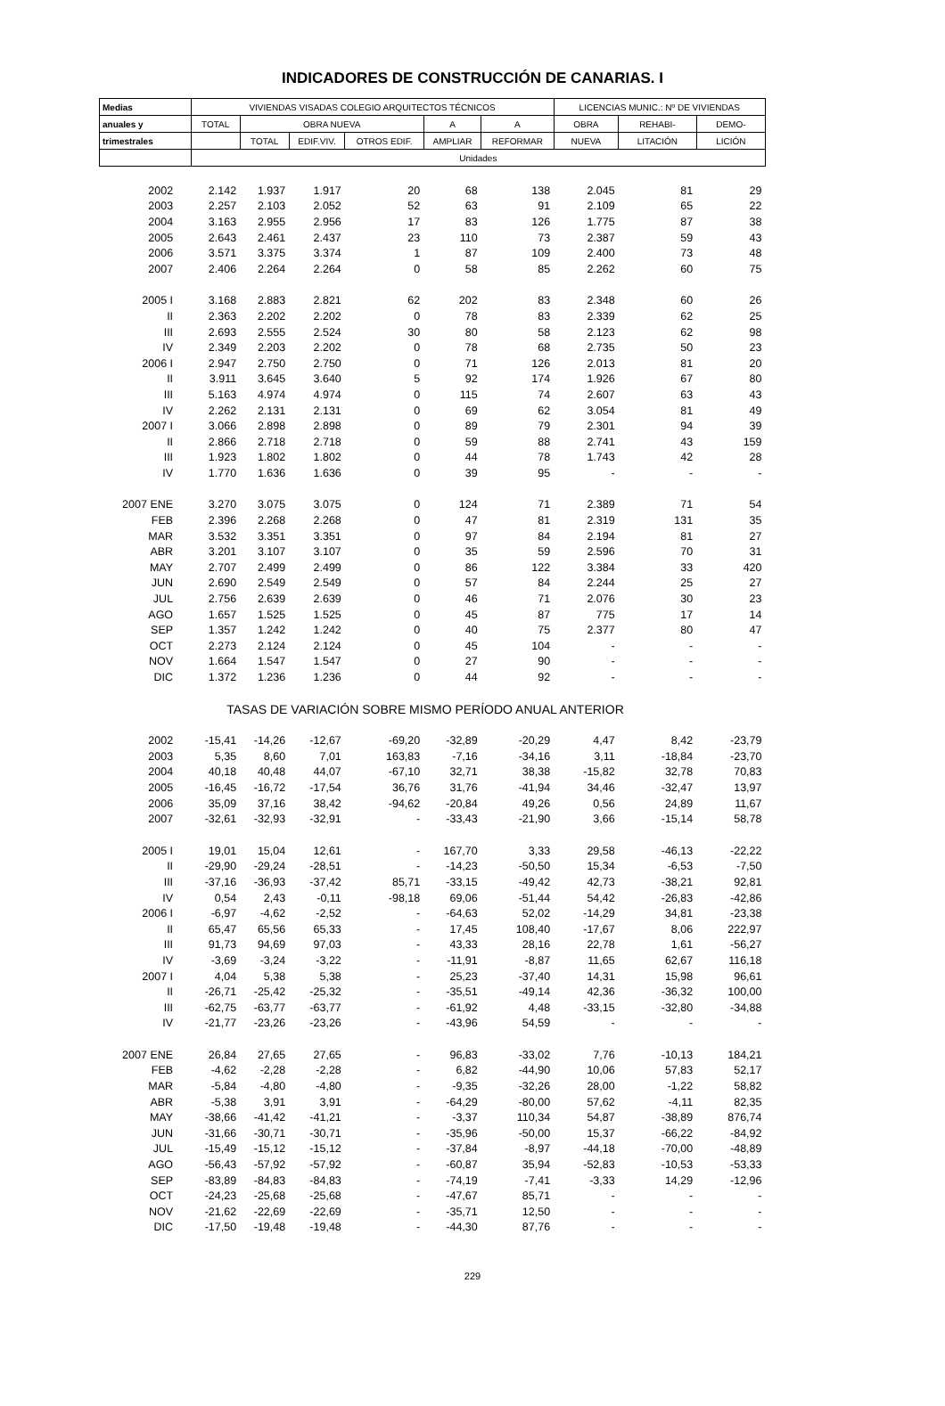INDICADORES DE CONSTRUCCIÓN DE CANARIAS. I
| Medias | VIVIENDAS VISADAS COLEGIO ARQUITECTOS TÉCNICOS | | | | | | LICENCIAS MUNIC.: Nº DE VIVIENDAS | | |
| --- | --- | --- | --- | --- | --- | --- | --- | --- | --- |
| anuales y | TOTAL | OBRA NUEVA | | | A | A | OBRA | REHABI- | DEMO- |
| trimestrales | | TOTAL | EDIF.VIV. | OTROS EDIF. | AMPLIAR | REFORMAR | NUEVA | LITACIÓN | LICIÓN |
| | Unidades | | | | | | | | |
| 2002 | 2.142 | 1.937 | 1.917 | 20 | 68 | 138 | 2.045 | 81 | 29 |
| 2003 | 2.257 | 2.103 | 2.052 | 52 | 63 | 91 | 2.109 | 65 | 22 |
| 2004 | 3.163 | 2.955 | 2.956 | 17 | 83 | 126 | 1.775 | 87 | 38 |
| 2005 | 2.643 | 2.461 | 2.437 | 23 | 110 | 73 | 2.387 | 59 | 43 |
| 2006 | 3.571 | 3.375 | 3.374 | 1 | 87 | 109 | 2.400 | 73 | 48 |
| 2007 | 2.406 | 2.264 | 2.264 | 0 | 58 | 85 | 2.262 | 60 | 75 |
| 2005 I | 3.168 | 2.883 | 2.821 | 62 | 202 | 83 | 2.348 | 60 | 26 |
| II | 2.363 | 2.202 | 2.202 | 0 | 78 | 83 | 2.339 | 62 | 25 |
| III | 2.693 | 2.555 | 2.524 | 30 | 80 | 58 | 2.123 | 62 | 98 |
| IV | 2.349 | 2.203 | 2.202 | 0 | 78 | 68 | 2.735 | 50 | 23 |
| 2006 I | 2.947 | 2.750 | 2.750 | 0 | 71 | 126 | 2.013 | 81 | 20 |
| II | 3.911 | 3.645 | 3.640 | 5 | 92 | 174 | 1.926 | 67 | 80 |
| III | 5.163 | 4.974 | 4.974 | 0 | 115 | 74 | 2.607 | 63 | 43 |
| IV | 2.262 | 2.131 | 2.131 | 0 | 69 | 62 | 3.054 | 81 | 49 |
| 2007 I | 3.066 | 2.898 | 2.898 | 0 | 89 | 79 | 2.301 | 94 | 39 |
| II | 2.866 | 2.718 | 2.718 | 0 | 59 | 88 | 2.741 | 43 | 159 |
| III | 1.923 | 1.802 | 1.802 | 0 | 44 | 78 | 1.743 | 42 | 28 |
| IV | 1.770 | 1.636 | 1.636 | 0 | 39 | 95 | - | - | - |
| 2007 ENE | 3.270 | 3.075 | 3.075 | 0 | 124 | 71 | 2.389 | 71 | 54 |
| FEB | 2.396 | 2.268 | 2.268 | 0 | 47 | 81 | 2.319 | 131 | 35 |
| MAR | 3.532 | 3.351 | 3.351 | 0 | 97 | 84 | 2.194 | 81 | 27 |
| ABR | 3.201 | 3.107 | 3.107 | 0 | 35 | 59 | 2.596 | 70 | 31 |
| MAY | 2.707 | 2.499 | 2.499 | 0 | 86 | 122 | 3.384 | 33 | 420 |
| JUN | 2.690 | 2.549 | 2.549 | 0 | 57 | 84 | 2.244 | 25 | 27 |
| JUL | 2.756 | 2.639 | 2.639 | 0 | 46 | 71 | 2.076 | 30 | 23 |
| AGO | 1.657 | 1.525 | 1.525 | 0 | 45 | 87 | 775 | 17 | 14 |
| SEP | 1.357 | 1.242 | 1.242 | 0 | 40 | 75 | 2.377 | 80 | 47 |
| OCT | 2.273 | 2.124 | 2.124 | 0 | 45 | 104 | - | - | - |
| NOV | 1.664 | 1.547 | 1.547 | 0 | 27 | 90 | - | - | - |
| DIC | 1.372 | 1.236 | 1.236 | 0 | 44 | 92 | - | - | - |
| TASAS DE VARIACIÓN SOBRE MISMO PERÍODO ANUAL ANTERIOR | | | | | | | | | |
| 2002 | -15,41 | -14,26 | -12,67 | -69,20 | -32,89 | -20,29 | 4,47 | 8,42 | -23,79 |
| 2003 | 5,35 | 8,60 | 7,01 | 163,83 | -7,16 | -34,16 | 3,11 | -18,84 | -23,70 |
| 2004 | 40,18 | 40,48 | 44,07 | -67,10 | 32,71 | 38,38 | -15,82 | 32,78 | 70,83 |
| 2005 | -16,45 | -16,72 | -17,54 | 36,76 | 31,76 | -41,94 | 34,46 | -32,47 | 13,97 |
| 2006 | 35,09 | 37,16 | 38,42 | -94,62 | -20,84 | 49,26 | 0,56 | 24,89 | 11,67 |
| 2007 | -32,61 | -32,93 | -32,91 | - | -33,43 | -21,90 | 3,66 | -15,14 | 58,78 |
| 2005 I | 19,01 | 15,04 | 12,61 | - | 167,70 | 3,33 | 29,58 | -46,13 | -22,22 |
| II | -29,90 | -29,24 | -28,51 | - | -14,23 | -50,50 | 15,34 | -6,53 | -7,50 |
| III | -37,16 | -36,93 | -37,42 | 85,71 | -33,15 | -49,42 | 42,73 | -38,21 | 92,81 |
| IV | 0,54 | 2,43 | -0,11 | -98,18 | 69,06 | -51,44 | 54,42 | -26,83 | -42,86 |
| 2006 I | -6,97 | -4,62 | -2,52 | - | -64,63 | 52,02 | -14,29 | 34,81 | -23,38 |
| II | 65,47 | 65,56 | 65,33 | - | 17,45 | 108,40 | -17,67 | 8,06 | 222,97 |
| III | 91,73 | 94,69 | 97,03 | - | 43,33 | 28,16 | 22,78 | 1,61 | -56,27 |
| IV | -3,69 | -3,24 | -3,22 | - | -11,91 | -8,87 | 11,65 | 62,67 | 116,18 |
| 2007 I | 4,04 | 5,38 | 5,38 | - | 25,23 | -37,40 | 14,31 | 15,98 | 96,61 |
| II | -26,71 | -25,42 | -25,32 | - | -35,51 | -49,14 | 42,36 | -36,32 | 100,00 |
| III | -62,75 | -63,77 | -63,77 | - | -61,92 | 4,48 | -33,15 | -32,80 | -34,88 |
| IV | -21,77 | -23,26 | -23,26 | - | -43,96 | 54,59 | - | - | - |
| 2007 ENE | 26,84 | 27,65 | 27,65 | - | 96,83 | -33,02 | 7,76 | -10,13 | 184,21 |
| FEB | -4,62 | -2,28 | -2,28 | - | 6,82 | -44,90 | 10,06 | 57,83 | 52,17 |
| MAR | -5,84 | -4,80 | -4,80 | - | -9,35 | -32,26 | 28,00 | -1,22 | 58,82 |
| ABR | -5,38 | 3,91 | 3,91 | - | -64,29 | -80,00 | 57,62 | -4,11 | 82,35 |
| MAY | -38,66 | -41,42 | -41,21 | - | -3,37 | 110,34 | 54,87 | -38,89 | 876,74 |
| JUN | -31,66 | -30,71 | -30,71 | - | -35,96 | -50,00 | 15,37 | -66,22 | -84,92 |
| JUL | -15,49 | -15,12 | -15,12 | - | -37,84 | -8,97 | -44,18 | -70,00 | -48,89 |
| AGO | -56,43 | -57,92 | -57,92 | - | -60,87 | 35,94 | -52,83 | -10,53 | -53,33 |
| SEP | -83,89 | -84,83 | -84,83 | - | -74,19 | -7,41 | -3,33 | 14,29 | -12,96 |
| OCT | -24,23 | -25,68 | -25,68 | - | -47,67 | 85,71 | - | - | - |
| NOV | -21,62 | -22,69 | -22,69 | - | -35,71 | 12,50 | - | - | - |
| DIC | -17,50 | -19,48 | -19,48 | - | -44,30 | 87,76 | - | - | - |
229